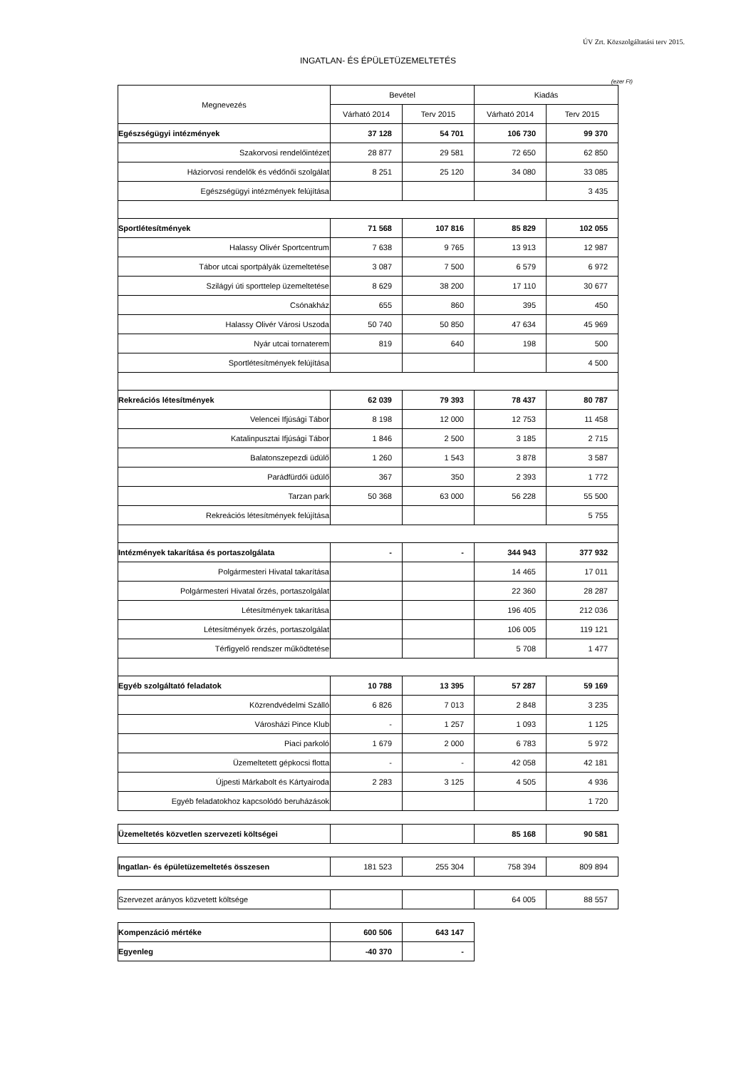ÚV Zrt. Közszolgáltatási terv 2015.
INGATLAN- ÉS ÉPÜLETÜZEMELTETÉS
(ezer Ft)
| Megnevezés | Bevétel | | Kiadás | |
| --- | --- | --- | --- | --- |
| | Várható 2014 | Terv 2015 | Várható 2014 | Terv 2015 |
| Egészségügyi intézmények | 37 128 | 54 701 | 106 730 | 99 370 |
| Szakorvosi rendelőintézet | 28 877 | 29 581 | 72 650 | 62 850 |
| Háziorvosi rendelők és védőnői szolgálat | 8 251 | 25 120 | 34 080 | 33 085 |
| Egészségügyi intézmények felújítása | | | | 3 435 |
| Sportlétesítmények | 71 568 | 107 816 | 85 829 | 102 055 |
| Halassy Olivér Sportcentrum | 7 638 | 9 765 | 13 913 | 12 987 |
| Tábor utcai sportpályák üzemeltetése | 3 087 | 7 500 | 6 579 | 6 972 |
| Szilágyi úti sporttelep üzemeltetése | 8 629 | 38 200 | 17 110 | 30 677 |
| Csónakház | 655 | 860 | 395 | 450 |
| Halassy Olivér Városi Uszoda | 50 740 | 50 850 | 47 634 | 45 969 |
| Nyár utcai tornaterem | 819 | 640 | 198 | 500 |
| Sportlétesítmények felújítása | | | | 4 500 |
| Rekreációs létesítmények | 62 039 | 79 393 | 78 437 | 80 787 |
| Velencei Ifjúsági Tábor | 8 198 | 12 000 | 12 753 | 11 458 |
| Katalinpusztai Ifjúsági Tábor | 1 846 | 2 500 | 3 185 | 2 715 |
| Balatonszepezdi üdülő | 1 260 | 1 543 | 3 878 | 3 587 |
| Parádfürdői üdülő | 367 | 350 | 2 393 | 1 772 |
| Tarzan park | 50 368 | 63 000 | 56 228 | 55 500 |
| Rekreációs létesítmények felújítása | | | | 5 755 |
| Intézmények takarítása és portaszolgálata | - | - | 344 943 | 377 932 |
| Polgármesteri Hivatal takarítása | | | 14 465 | 17 011 |
| Polgármesteri Hivatal őrzés, portaszolgálat | | | 22 360 | 28 287 |
| Létesítmények takarítása | | | 196 405 | 212 036 |
| Létesítmények őrzés, portaszolgálat | | | 106 005 | 119 121 |
| Térfigyelő rendszer működtetése | | | 5 708 | 1 477 |
| Egyéb szolgáltató feladatok | 10 788 | 13 395 | 57 287 | 59 169 |
| Közrendvédelmi Szálló | 6 826 | 7 013 | 2 848 | 3 235 |
| Városházi Pince Klub | - | 1 257 | 1 093 | 1 125 |
| Piaci parkoló | 1 679 | 2 000 | 6 783 | 5 972 |
| Üzemeltetett gépkocsi flotta | - | - | 42 058 | 42 181 |
| Újpesti Márkabolt és Kártyairoda | 2 283 | 3 125 | 4 505 | 4 936 |
| Egyéb feladatokhoz kapcsolódó beruházások | | | | 1 720 |
| Üzemeltetés közvetlen szervezeti költségei | | | 85 168 | 90 581 |
| Ingatlan- és épületüzemeltetés összesen | 181 523 | 255 304 | 758 394 | 809 894 |
| Szervezet arányos közvetett költsége | | | 64 005 | 88 557 |
| Kompenzáció mértéke | 600 506 | 643 147 |
| Egyenleg | -40 370 | - |